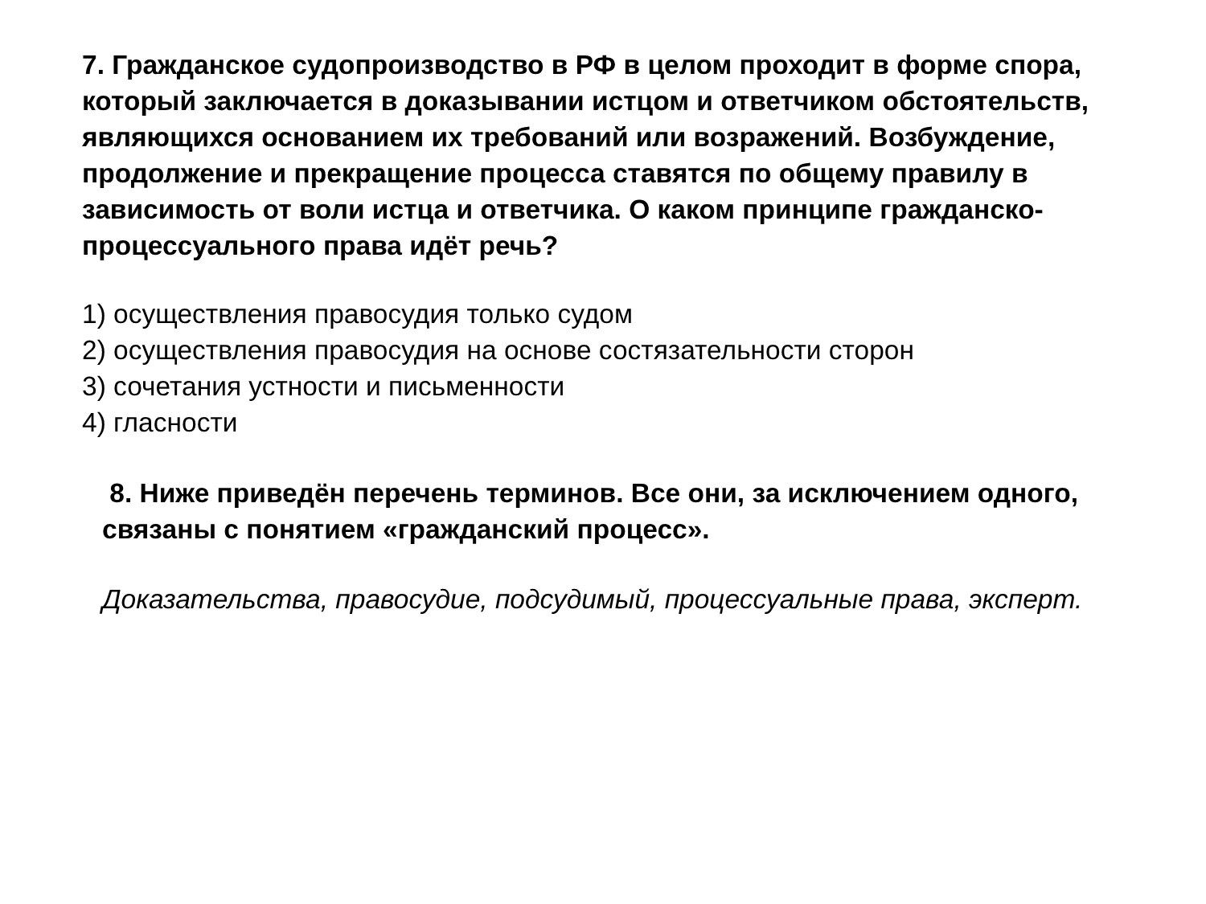7. Гражданское судопроизводство в РФ в целом проходит в форме спора, который заключается в доказывании истцом и ответчиком обстоятельств, являющихся основанием их требований или возражений. Возбуждение, продолжение и прекращение процесса ставятся по общему правилу в зависимость от воли истца и ответчика. О каком принципе гражданско-процессуального права идёт речь?
1) осуществления правосудия только судом
2) осуществления правосудия на основе состязательности сторон
3) сочетания устности и письменности
4) гласности
8. Ниже приведён перечень терминов. Все они, за исключением одного, связаны с понятием «гражданский процесс».
Доказательства, правосудие, подсудимый, процессуальные права, эксперт.